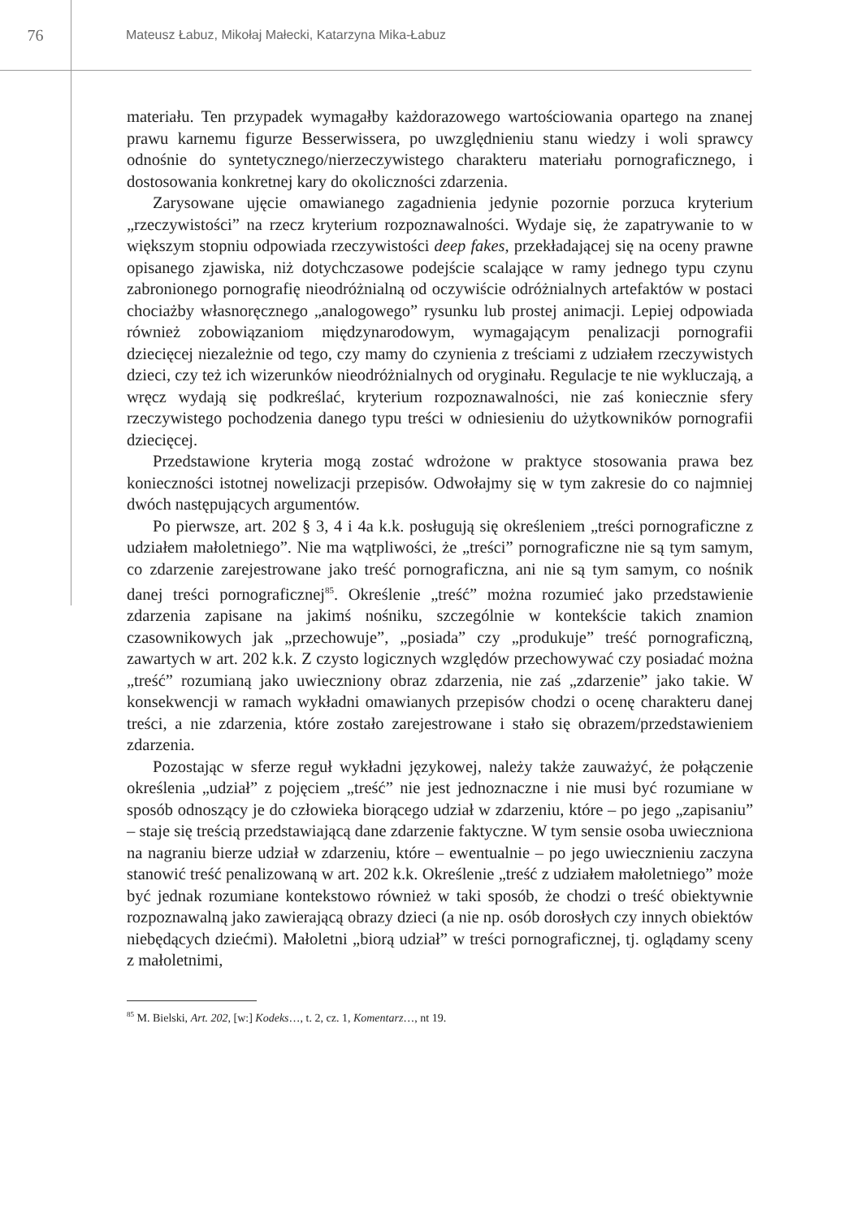76
Mateusz Łabuz, Mikołaj Małecki, Katarzyna Mika-Łabuz
materiału. Ten przypadek wymagałby każdorazowego wartościowania opartego na znanej prawu karnemu figurze Besserwissera, po uwzględnieniu stanu wiedzy i woli sprawcy odnośnie do syntetycznego/nierzeczywistego charakteru materiału pornograficznego, i dostosowania konkretnej kary do okoliczności zdarzenia.
Zarysowane ujęcie omawianego zagadnienia jedynie pozornie porzuca kryterium „rzeczywistości” na rzecz kryterium rozpoznawalności. Wydaje się, że zapatrywanie to w większym stopniu odpowiada rzeczywistości deep fakes, przekładającej się na oceny prawne opisanego zjawiska, niż dotychczasowe podejście scalające w ramy jednego typu czynu zabronionego pornografię nieodróżnialną od oczywiście odróżnialnych artefaktów w postaci chociażby własnoręcznego „analogowego” rysunku lub prostej animacji. Lepiej odpowiada również zobowiązaniom międzynarodowym, wymagającym penalizacji pornografii dziecięcej niezależnie od tego, czy mamy do czynienia z treściami z udziałem rzeczywistych dzieci, czy też ich wizerunków nieodróżnialnych od oryginału. Regulacje te nie wykluczają, a wręcz wydają się podkreślać, kryterium rozpoznawalności, nie zaś koniecznie sfery rzeczywistego pochodzenia danego typu treści w odniesieniu do użytkowników pornografii dziecięcej.
Przedstawione kryteria mogą zostać wdrożone w praktyce stosowania prawa bez konieczności istotnej nowelizacji przepisów. Odwołajmy się w tym zakresie do co najmniej dwóch następujących argumentów.
Po pierwsze, art. 202 § 3, 4 i 4a k.k. posługują się określeniem „treści pornograficzne z udziałem małoletniego”. Nie ma wątpliwości, że „treści” pornograficzne nie są tym samym, co zdarzenie zarejestrowane jako treść pornograficzna, ani nie są tym samym, co nośnik danej treści pornograficznej<sup>85</sup>. Określenie „treść” można rozumieć jako przedstawienie zdarzenia zapisane na jakimś nośniku, szczególnie w kontekście takich znamion czasownikowych jak „przechowuje”, „posiada” czy „produkuje” treść pornograficzną, zawartych w art. 202 k.k. Z czysto logicznych względów przechowywać czy posiadać można „treść” rozumianą jako uwieczniony obraz zdarzenia, nie zaś „zdarzenie” jako takie. W konsekwencji w ramach wykładni omawianych przepisów chodzi o ocenę charakteru danej treści, a nie zdarzenia, które zostało zarejestrowane i stało się obrazem/przedstawieniem zdarzenia.
Pozostając w sferze reguł wykładni językowej, należy także zauważyć, że połączenie określenia „udział” z pojęciem „treść” nie jest jednoznaczne i nie musi być rozumiane w sposób odnoszący je do człowieka biorącego udział w zdarzeniu, które – po jego „zapisaniu” – staje się treścią przedstawiającą dane zdarzenie faktyczne. W tym sensie osoba uwieczniona na nagraniu bierze udział w zdarzeniu, które – ewentualnie – po jego uwiecznieniu zaczyna stanowić treść penalizowaną w art. 202 k.k. Określenie „treść z udziałem małoletniego” może być jednak rozumiane kontekstowo również w taki sposób, że chodzi o treść obiektywnie rozpoznawalną jako zawierającą obrazy dzieci (a nie np. osób dorosłych czy innych obiektów niebędących dziećmi). Małoletni „biorą udział” w treści pornograficznej, tj. oglądamy sceny z małoletnimi,
<sup>85</sup> M. Bielski, Art. 202, [w:] Kodeks…, t. 2, cz. 1, Komentarz…, nt 19.